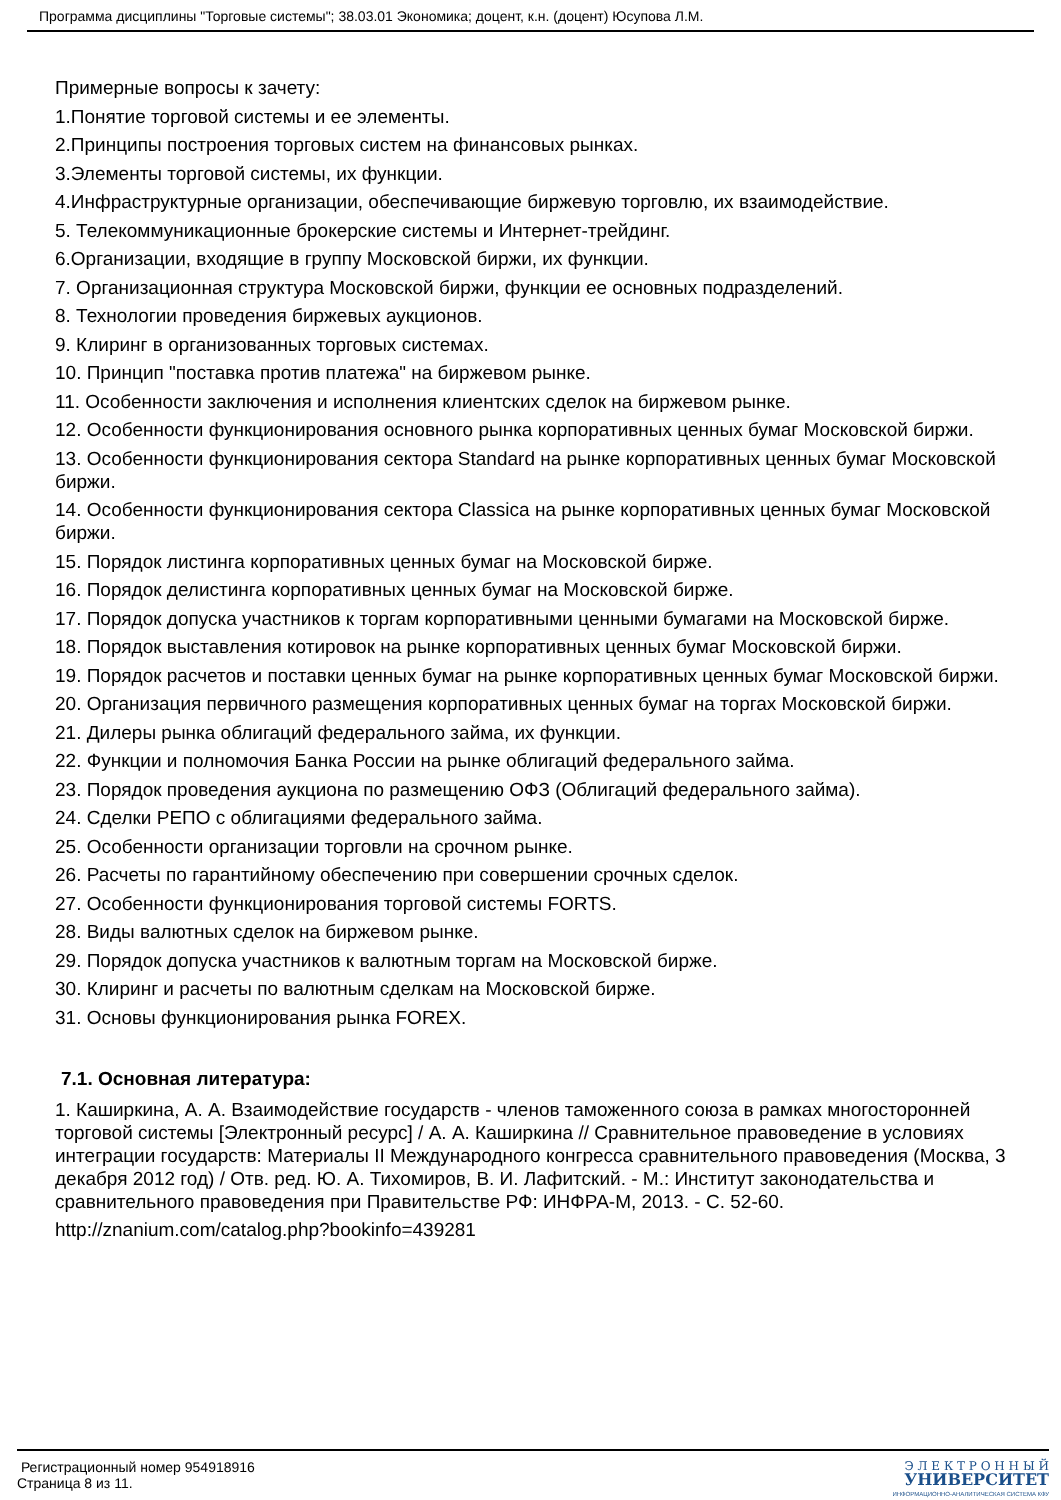Программа дисциплины "Торговые системы"; 38.03.01 Экономика; доцент, к.н. (доцент) Юсупова Л.М.
Примерные вопросы к зачету:
1.Понятие торговой системы и ее элементы.
2.Принципы построения торговых систем на финансовых рынках.
3.Элементы торговой системы, их функции.
4.Инфраструктурные организации, обеспечивающие биржевую торговлю, их взаимодействие.
5. Телекоммуникационные брокерские системы и Интернет-трейдинг.
6.Организации, входящие в группу Московской биржи, их функции.
7. Организационная структура Московской биржи, функции ее основных подразделений.
8. Технологии проведения биржевых аукционов.
9. Клиринг в организованных торговых системах.
10. Принцип "поставка против платежа" на биржевом рынке.
11. Особенности заключения и исполнения клиентских сделок на биржевом рынке.
12. Особенности функционирования основного рынка корпоративных ценных бумаг Московской биржи.
13. Особенности функционирования сектора Standard на рынке корпоративных ценных бумаг Московской биржи.
14. Особенности функционирования сектора Classica на рынке корпоративных ценных бумаг Московской биржи.
15. Порядок листинга корпоративных ценных бумаг на Московской бирже.
16. Порядок делистинга корпоративных ценных бумаг на Московской бирже.
17. Порядок допуска участников к торгам корпоративными ценными бумагами на Московской бирже.
18. Порядок выставления котировок на рынке корпоративных ценных бумаг Московской биржи.
19. Порядок расчетов и поставки ценных бумаг на рынке корпоративных ценных бумаг Московской биржи.
20. Организация первичного размещения корпоративных ценных бумаг на торгах Московской биржи.
21. Дилеры рынка облигаций федерального займа, их функции.
22. Функции и полномочия Банка России на рынке облигаций федерального займа.
23. Порядок проведения аукциона по размещению ОФЗ (Облигаций федерального займа).
24. Сделки РЕПО с облигациями федерального займа.
25. Особенности организации торговли на срочном рынке.
26. Расчеты по гарантийному обеспечению при совершении срочных сделок.
27. Особенности функционирования торговой системы FORTS.
28. Виды валютных сделок на биржевом рынке.
29. Порядок допуска участников к валютным торгам на Московской бирже.
30. Клиринг и расчеты по валютным сделкам на Московской бирже.
31. Основы функционирования рынка FOREX.
7.1. Основная литература:
1. Каширкина, А. А. Взаимодействие государств - членов таможенного союза в рамках многосторонней торговой системы [Электронный ресурс] / А. А. Каширкина // Сравнительное правоведение в условиях интеграции государств: Материалы II Международного конгресса сравнительного правоведения (Москва, 3 декабря 2012 год) / Отв. ред. Ю. А. Тихомиров, В. И. Лафитский. - М.: Институт законодательства и сравнительного правоведения при Правительстве РФ: ИНФРА-М, 2013. - С. 52-60.
http://znanium.com/catalog.php?bookinfo=439281
Регистрационный номер 954918916
Страница 8 из 11.
Э Л Е К Т Р О Н Н Ы Й
УНИВЕРСИТЕТ
ИНФОРМАЦИОННО-АНАЛИТИЧЕСКАЯ СИСТЕМА КФУ